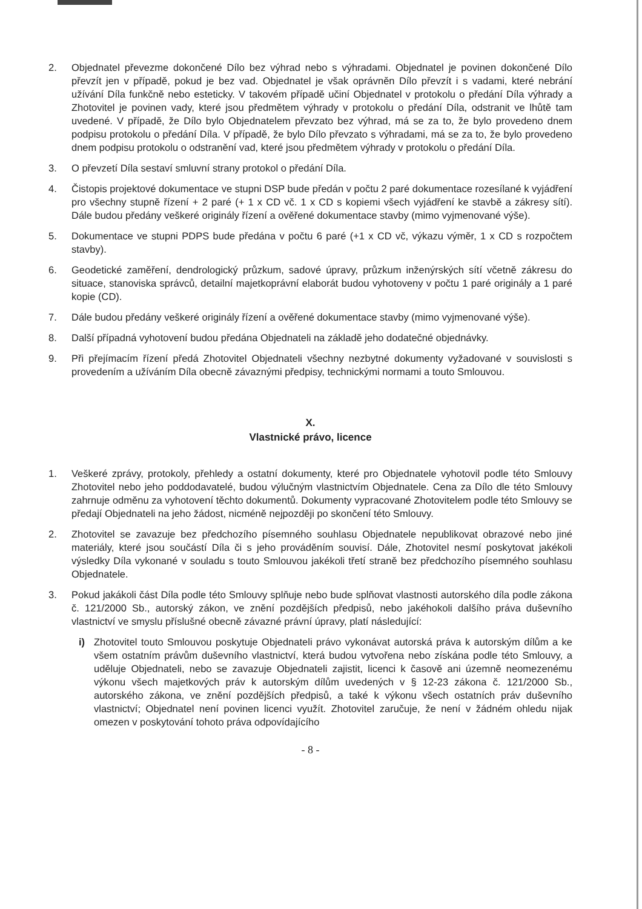2. Objednatel převezme dokončené Dílo bez výhrad nebo s výhradami. Objednatel je povinen dokončené Dílo převzít jen v případě, pokud je bez vad. Objednatel je však oprávněn Dílo převzít i s vadami, které nebrání užívání Díla funkčně nebo esteticky. V takovém případě učiní Objednatel v protokolu o předání Díla výhrady a Zhotovitel je povinen vady, které jsou předmětem výhrady v protokolu o předání Díla, odstranit ve lhůtě tam uvedené. V případě, že Dílo bylo Objednatelem převzato bez výhrad, má se za to, že bylo provedeno dnem podpisu protokolu o předání Díla. V případě, že bylo Dílo převzato s výhradami, má se za to, že bylo provedeno dnem podpisu protokolu o odstranění vad, které jsou předmětem výhrady v protokolu o předání Díla.
3. O převzetí Díla sestaví smluvní strany protokol o předání Díla.
4. Čistopis projektové dokumentace ve stupni DSP bude předán v počtu 2 paré dokumentace rozesílané k vyjádření pro všechny stupně řízení + 2 paré (+ 1 x CD vč. 1 x CD s kopiemi všech vyjádření ke stavbě a zákresy sítí). Dále budou předány veškeré originály řízení a ověřené dokumentace stavby (mimo vyjmenované výše).
5. Dokumentace ve stupni PDPS bude předána v počtu 6 paré (+1 x CD vč, výkazu výměr, 1 x CD s rozpočtem stavby).
6. Geodetické zaměření, dendrologický průzkum, sadové úpravy, průzkum inženýrských sítí včetně zákresu do situace, stanoviska správců, detailní majetkoprávní elaborát budou vyhotoveny v počtu 1 paré originály a 1 paré kopie (CD).
7. Dále budou předány veškeré originály řízení a ověřené dokumentace stavby (mimo vyjmenované výše).
8. Další případná vyhotovení budou předána Objednateli na základě jeho dodatečné objednávky.
9. Při přejímacím řízení předá Zhotovitel Objednateli všechny nezbytné dokumenty vyžadované v souvislosti s provedením a užíváním Díla obecně závaznými předpisy, technickými normami a touto Smlouvou.
X.
Vlastnické právo, licence
1. Veškeré zprávy, protokoly, přehledy a ostatní dokumenty, které pro Objednatele vyhotovil podle této Smlouvy Zhotovitel nebo jeho poddodavatelé, budou výlučným vlastnictvím Objednatele. Cena za Dílo dle této Smlouvy zahrnuje odměnu za vyhotovení těchto dokumentů. Dokumenty vypracované Zhotovitelem podle této Smlouvy se předají Objednateli na jeho žádost, nicméně nejpozději po skončení této Smlouvy.
2. Zhotovitel se zavazuje bez předchozího písemného souhlasu Objednatele nepublikovat obrazové nebo jiné materiály, které jsou součástí Díla či s jeho prováděním souvisí. Dále, Zhotovitel nesmí poskytovat jakékoli výsledky Díla vykonané v souladu s touto Smlouvou jakékoli třetí straně bez předchozího písemného souhlasu Objednatele.
3. Pokud jakákoli část Díla podle této Smlouvy splňuje nebo bude splňovat vlastnosti autorského díla podle zákona č. 121/2000 Sb., autorský zákon, ve znění pozdějších předpisů, nebo jakéhokoli dalšího práva duševního vlastnictví ve smyslu příslušné obecně závazné právní úpravy, platí následující:
i) Zhotovitel touto Smlouvou poskytuje Objednateli právo vykonávat autorská práva k autorským dílům a ke všem ostatním právům duševního vlastnictví, která budou vytvořena nebo získána podle této Smlouvy, a uděluje Objednateli, nebo se zavazuje Objednateli zajistit, licenci k časově ani územně neomezenému výkonu všech majetkových práv k autorským dílům uvedených v § 12-23 zákona č. 121/2000 Sb., autorského zákona, ve znění pozdějších předpisů, a také k výkonu všech ostatních práv duševního vlastnictví; Objednatel není povinen licenci využít. Zhotovitel zaručuje, že není v žádném ohledu nijak omezen v poskytování tohoto práva odpovídajícího
- 8 -